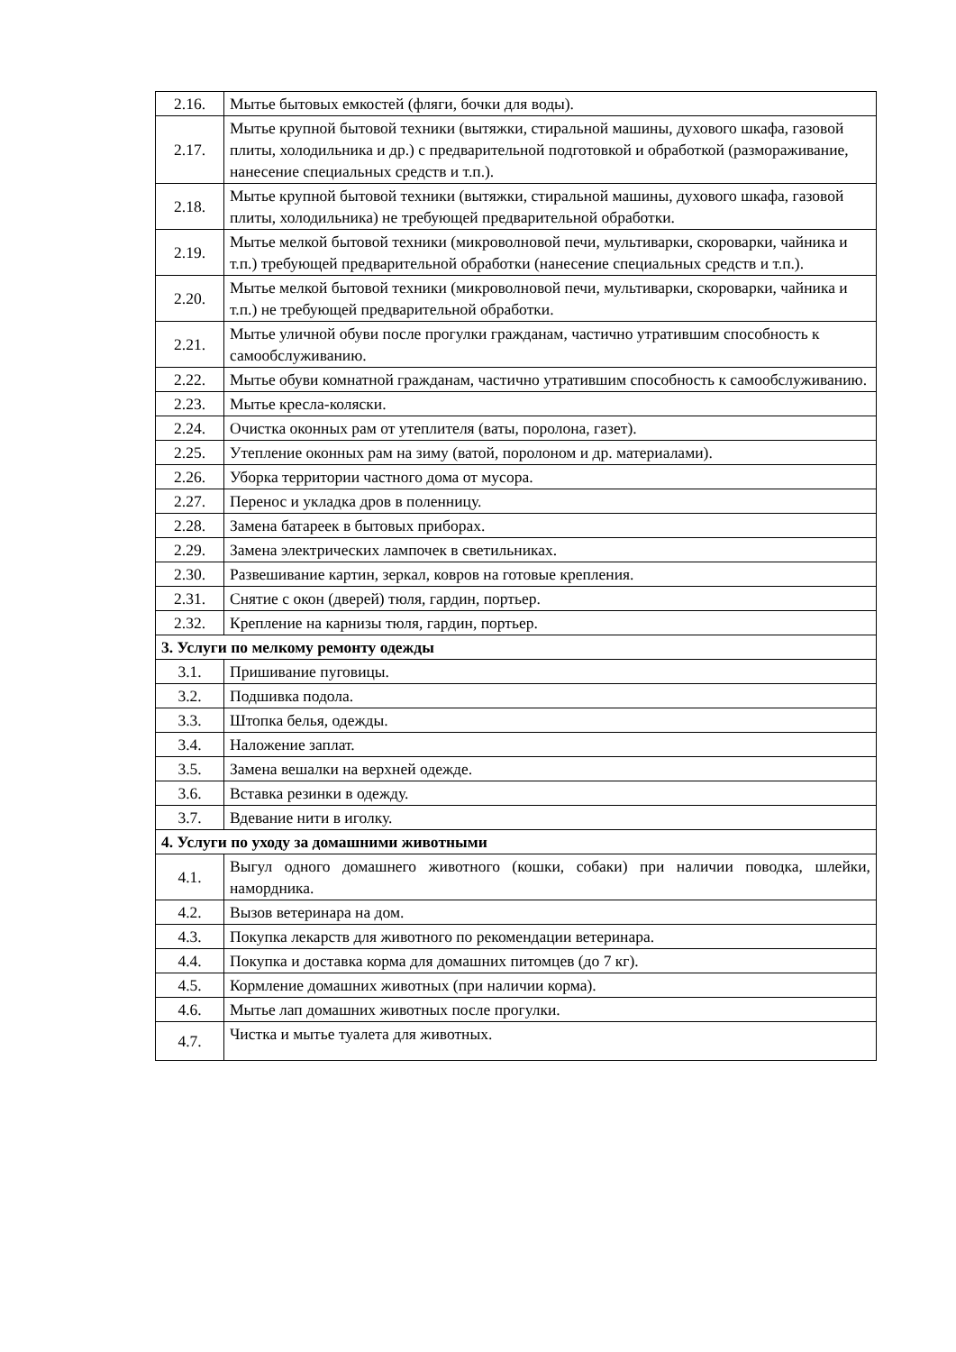| 2.16. | Мытье бытовых емкостей (фляги, бочки для воды). |
| 2.17. | Мытье крупной бытовой техники (вытяжки, стиральной машины, духового шкафа, газовой плиты, холодильника и др.) с предварительной подготовкой и обработкой (размораживание, нанесение специальных средств и т.п.). |
| 2.18. | Мытье крупной бытовой техники (вытяжки, стиральной машины, духового шкафа, газовой плиты, холодильника) не требующей предварительной обработки. |
| 2.19. | Мытье мелкой бытовой техники (микроволновой печи, мультиварки, скороварки, чайника и т.п.) требующей предварительной обработки (нанесение специальных средств и т.п.). |
| 2.20. | Мытье мелкой бытовой техники (микроволновой печи, мультиварки, скороварки, чайника и т.п.) не требующей предварительной обработки. |
| 2.21. | Мытье уличной обуви после прогулки гражданам, частично утратившим способность к самообслуживанию. |
| 2.22. | Мытье обуви комнатной гражданам, частично утратившим способность к самообслуживанию. |
| 2.23. | Мытье кресла-коляски. |
| 2.24. | Очистка оконных рам от утеплителя (ваты, поролона, газет). |
| 2.25. | Утепление оконных рам на зиму (ватой, поролоном и др. материалами). |
| 2.26. | Уборка территории частного дома от мусора. |
| 2.27. | Перенос и укладка дров в поленницу. |
| 2.28. | Замена батареек в бытовых приборах. |
| 2.29. | Замена электрических лампочек в светильниках. |
| 2.30. | Развешивание картин, зеркал, ковров на готовые крепления. |
| 2.31. | Снятие с окон (дверей) тюля, гардин, портьер. |
| 2.32. | Крепление на карнизы тюля, гардин, портьер. |
| 3. Услуги по мелкому ремонту одежды | |
| 3.1. | Пришивание пуговицы. |
| 3.2. | Подшивка подола. |
| 3.3. | Штопка белья, одежды. |
| 3.4. | Наложение заплат. |
| 3.5. | Замена вешалки на верхней одежде. |
| 3.6. | Вставка резинки в одежду. |
| 3.7. | Вдевание нити в иголку. |
| 4. Услуги по уходу за домашними животными | |
| 4.1. | Выгул одного домашнего животного (кошки, собаки) при наличии поводка, шлейки, намордника. |
| 4.2. | Вызов ветеринара на дом. |
| 4.3. | Покупка лекарств для животного по рекомендации ветеринара. |
| 4.4. | Покупка и доставка корма для домашних питомцев (до 7 кг). |
| 4.5. | Кормление домашних животных (при наличии корма). |
| 4.6. | Мытье лап домашних животных после прогулки. |
| 4.7. | Чистка и мытье туалета для животных. |